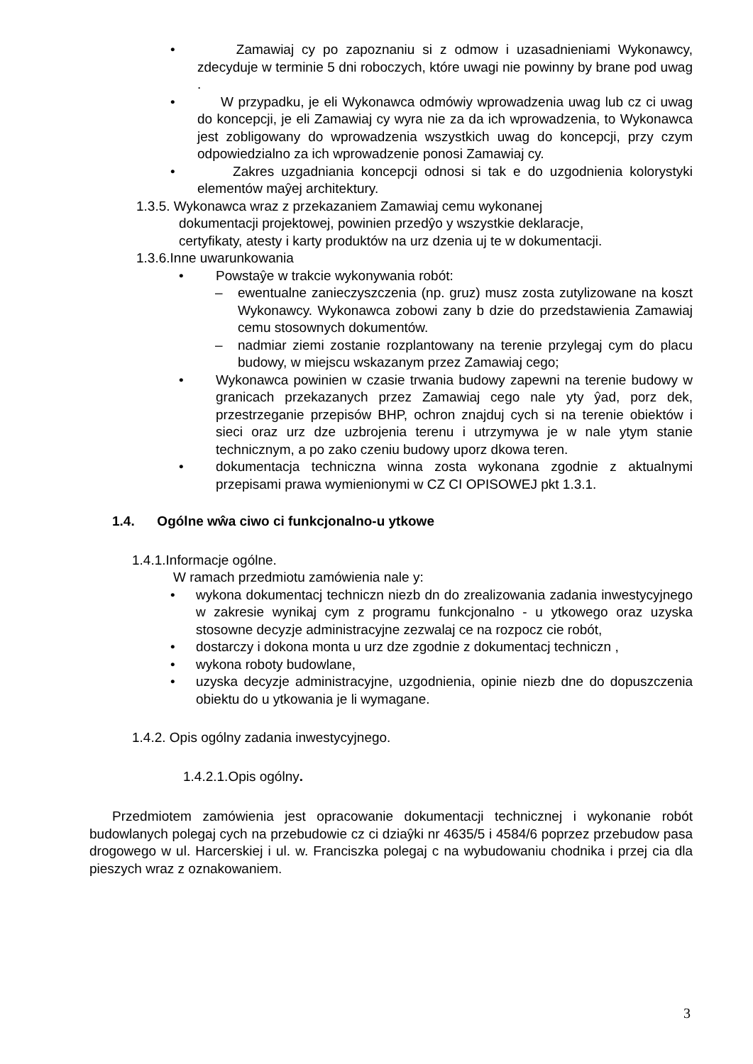• Zamawiaj cy po zapoznaniu si z odmow i uzasadnieniami Wykonawcy, zdecyduje w terminie 5 dni roboczych, które uwagi nie powinny by brane pod uwag .
• W przypadku, je eli Wykonawca odmówiy wprowadzenia uwag lub cz ci uwag do koncepcji, je eli Zamawiaj cy wyra nie za da ich wprowadzenia, to Wykonawca jest zobligowany do wprowadzenia wszystkich uwag do koncepcji, przy czym odpowiedzialno za ich wprowadzenie ponosi Zamawiaj cy.
• Zakres uzgadniania koncepcji odnosi si tak e do uzgodnienia kolorystyki elementów maŷej architektury.
1.3.5. Wykonawca wraz z przekazaniem Zamawiaj cemu wykonanej
dokumentacji projektowej, powinien przedŷo y wszystkie deklaracje,
certyfikaty, atesty i karty produktów na urz dzenia uj te w dokumentacji.
1.3.6.Inne uwarunkowania
• Powstaŷe w trakcie wykonywania robót:
– ewentualne zanieczyszczenia (np. gruz) musz zosta zutylizowane na koszt Wykonawcy. Wykonawca zobowi zany b dzie do przedstawienia Zamawiaj cemu stosownych dokumentów.
– nadmiar ziemi zostanie rozplantowany na terenie przylegaj cym do placu budowy, w miejscu wskazanym przez Zamawiaj cego;
• Wykonawca powinien w czasie trwania budowy zapewni na terenie budowy w granicach przekazanych przez Zamawiaj cego nale yty ŷad, porz dek, przestrzeganie przepisów BHP, ochron znajduj cych si na terenie obiektów i sieci oraz urz dze uzbrojenia terenu i utrzymywa je w nale ytym stanie technicznym, a po zako czeniu budowy uporz dkowa teren.
• dokumentacja techniczna winna zosta wykonana zgodnie z aktualnymi przepisami prawa wymienionymi w CZ CI OPISOWEJ pkt 1.3.1.
1.4. Ogólne wŵa ciwo ci funkcjonalno-u ytkowe
1.4.1.Informacje ogólne.
W ramach przedmiotu zamówienia nale y:
• wykona dokumentacj techniczn niezb dn do zrealizowania zadania inwestycyjnego w zakresie wynikaj cym z programu funkcjonalno - u ytkowego oraz uzyska stosowne decyzje administracyjne zezwalaj ce na rozpocz cie robót,
• dostarczy i dokona monta u urz dze zgodnie z dokumentacj techniczn ,
• wykona roboty budowlane,
• uzyska decyzje administracyjne, uzgodnienia, opinie niezb dne do dopuszczenia obiektu do u ytkowania je li wymagane.
1.4.2. Opis ogólny zadania inwestycyjnego.
1.4.2.1.Opis ogólny.
Przedmiotem zamówienia jest opracowanie dokumentacji technicznej i wykonanie robót budowlanych polegaj cych na przebudowie cz ci dziaŷki nr 4635/5 i 4584/6 poprzez przebudow pasa drogowego w ul. Harcerskiej i ul. w. Franciszka polegaj c na wybudowaniu chodnika i przej cia dla pieszych wraz z oznakowaniem.
3